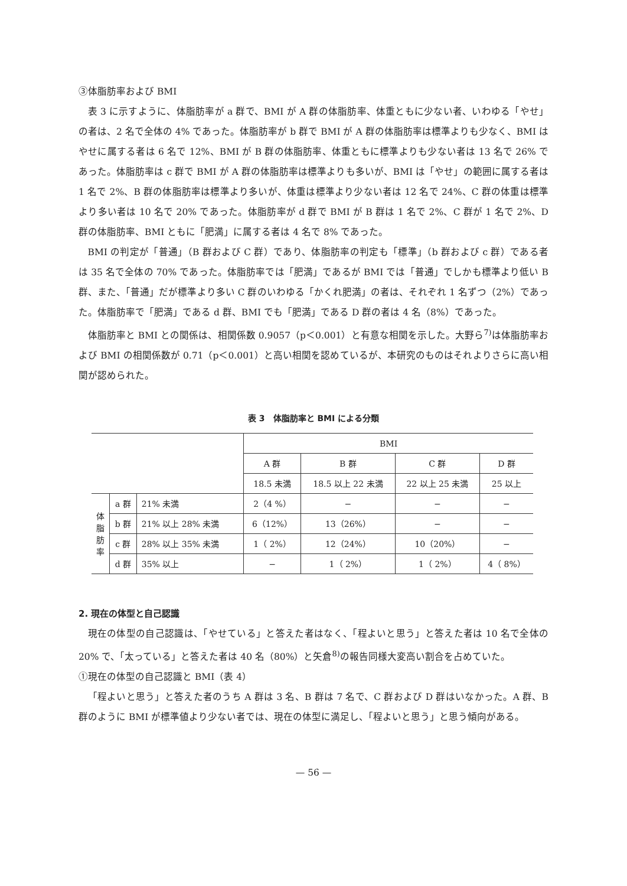③体脂肪率および BMI
表 3 に示すように、体脂肪率が a 群で、BMI が A 群の体脂肪率、体重ともに少ない者、いわゆる「やせ」の者は、2 名で全体の 4% であった。体脂肪率が b 群で BMI が A 群の体脂肪率は標準よりも少なく、BMI はやせに属する者は 6 名で 12%、BMI が B 群の体脂肪率、体重ともに標準よりも少ない者は 13 名で 26% であった。体脂肪率は c 群で BMI が A 群の体脂肪率は標準よりも多いが、BMI は「やせ」の範囲に属する者は 1 名で 2%、B 群の体脂肪率は標準より多いが、体重は標準より少ない者は 12 名で 24%、C 群の体重は標準より多い者は 10 名で 20% であった。体脂肪率が d 群で BMI が B 群は 1 名で 2%、C 群が 1 名で 2%、D 群の体脂肪率、BMI ともに「肥満」に属する者は 4 名で 8% であった。
BMI の判定が「普通」（B 群および C 群）であり、体脂肪率の判定も「標準」（b 群および c 群）である者は 35 名で全体の 70% であった。体脂肪率では「肥満」であるが BMI では「普通」でしかも標準より低い B 群、また、「普通」だが標準より多い C 群のいわゆる「かくれ肥満」の者は、それぞれ 1 名ずつ（2%）であった。体脂肪率で「肥満」である d 群、BMI でも「肥満」である D 群の者は 4 名（8%）であった。
体脂肪率と BMI との関係は、相関係数 0.9057（p＜0.001）と有意な相関を示した。大野ら<sup>7)</sup>は体脂肪率および BMI の相関係数が 0.71（p＜0.001）と高い相関を認めているが、本研究のものはそれよりさらに高い相関が認められた。
表 3　体脂肪率と BMI による分類
| | | | BMI | | | |
| --- | --- | --- | --- | --- | --- | --- |
| | | | A 群 | B 群 | C 群 | D 群 |
| | | | 18.5 未満 | 18.5 以上 22 未満 | 22 以上 25 未満 | 25 以上 |
| 体 脂 肪 率 | a 群 | 21% 未満 | 2（4 %） | − | − | − |
| | b 群 | 21% 以上 28% 未満 | 6（12%） | 13（26%） | − | − |
| | c 群 | 28% 以上 35% 未満 | 1（ 2%） | 12（24%） | 10（20%） | − |
| | d 群 | 35% 以上 | − | 1（ 2%） | 1（ 2%） | 4（ 8%） |
2. 現在の体型と自己認識
現在の体型の自己認識は、「やせている」と答えた者はなく、「程よいと思う」と答えた者は 10 名で全体の 20% で、「太っている」と答えた者は 40 名（80%）と矢倉<sup>8)</sup>の報告同様大変高い割合を占めていた。
①現在の体型の自己認識と BMI（表 4）
「程よいと思う」と答えた者のうち A 群は 3 名、B 群は 7 名で、C 群および D 群はいなかった。A 群、B 群のように BMI が標準値より少ない者では、現在の体型に満足し、「程よいと思う」と思う傾向がある。
— 56 —